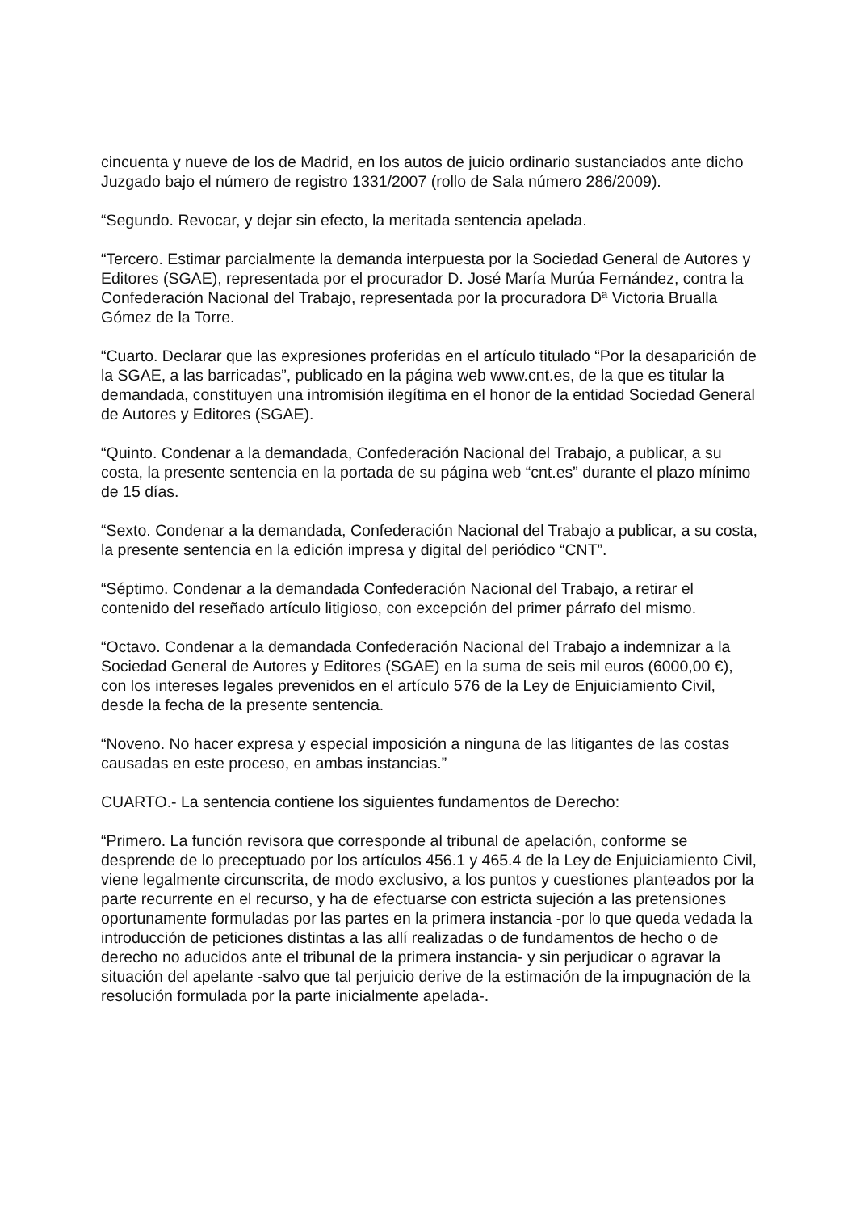cincuenta y nueve de los de Madrid, en los autos de juicio ordinario sustanciados ante dicho Juzgado bajo el número de registro 1331/2007 (rollo de Sala número 286/2009).
“Segundo. Revocar, y dejar sin efecto, la meritada sentencia apelada.
“Tercero. Estimar parcialmente la demanda interpuesta por la Sociedad General de Autores y Editores (SGAE), representada por el procurador D. José María Murúa Fernández, contra la Confederación Nacional del Trabajo, representada por la procuradora Dª Victoria Brualla Gómez de la Torre.
“Cuarto. Declarar que las expresiones proferidas en el artículo titulado “Por la desaparición de la SGAE, a las barricadas”, publicado en la página web www.cnt.es, de la que es titular la demandada, constituyen una intromisión ilegítima en el honor de la entidad Sociedad General de Autores y Editores (SGAE).
“Quinto. Condenar a la demandada, Confederación Nacional del Trabajo, a publicar, a su costa, la presente sentencia en la portada de su página web “cnt.es” durante el plazo mínimo de 15 días.
“Sexto. Condenar a la demandada, Confederación Nacional del Trabajo a publicar, a su costa, la presente sentencia en la edición impresa y digital del periódico “CNT”.
“Séptimo. Condenar a la demandada Confederación Nacional del Trabajo, a retirar el contenido del reseñado artículo litigioso, con excepción del primer párrafo del mismo.
“Octavo. Condenar a la demandada Confederación Nacional del Trabajo a indemnizar a la Sociedad General de Autores y Editores (SGAE) en la suma de seis mil euros (6000,00 €), con los intereses legales prevenidos en el artículo 576 de la Ley de Enjuiciamiento Civil, desde la fecha de la presente sentencia.
“Noveno. No hacer expresa y especial imposición a ninguna de las litigantes de las costas causadas en este proceso, en ambas instancias.”
CUARTO.- La sentencia contiene los siguientes fundamentos de Derecho:
“Primero. La función revisora que corresponde al tribunal de apelación, conforme se desprende de lo preceptuado por los artículos 456.1 y 465.4 de la Ley de Enjuiciamiento Civil, viene legalmente circunscrita, de modo exclusivo, a los puntos y cuestiones planteados por la parte recurrente en el recurso, y ha de efectuarse con estricta sujeción a las pretensiones oportunamente formuladas por las partes en la primera instancia -por lo que queda vedada la introducción de peticiones distintas a las allí realizadas o de fundamentos de hecho o de derecho no aducidos ante el tribunal de la primera instancia- y sin perjudicar o agravar la situación del apelante -salvo que tal perjuicio derive de la estimación de la impugnación de la resolución formulada por la parte inicialmente apelada-.